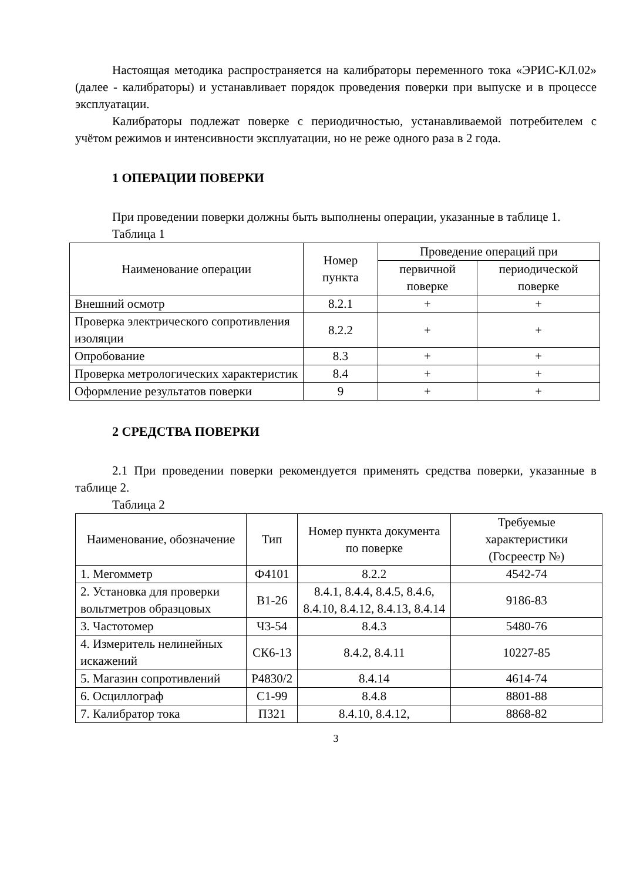Настоящая методика распространяется на калибраторы переменного тока «ЭРИС-КЛ.02» (далее - калибраторы) и устанавливает порядок проведения поверки при выпуске и в процессе эксплуатации.
Калибраторы подлежат поверке с периодичностью, устанавливаемой потребителем с учётом режимов и интенсивности эксплуатации, но не реже одного раза в 2 года.
1 ОПЕРАЦИИ ПОВЕРКИ
При проведении поверки должны быть выполнены операции, указанные в таблице 1.
Таблица 1
| Наименование операции | Номер пункта | Проведение операций при | |
| --- | --- | --- | --- |
| | | первичной поверке | периодической поверке |
| Внешний осмотр | 8.2.1 | + | + |
| Проверка электрического сопротивления изоляции | 8.2.2 | + | + |
| Опробование | 8.3 | + | + |
| Проверка метрологических характеристик | 8.4 | + | + |
| Оформление результатов поверки | 9 | + | + |
2 СРЕДСТВА ПОВЕРКИ
2.1 При проведении поверки рекомендуется применять средства поверки, указанные в таблице 2.
Таблица 2
| Наименование, обозначение | Тип | Номер пункта документа по поверке | Требуемые характеристики (Госреестр №) |
| --- | --- | --- | --- |
| 1. Мегомметр | Ф4101 | 8.2.2 | 4542-74 |
| 2. Установка для проверки вольтметров образцовых | В1-26 | 8.4.1, 8.4.4, 8.4.5, 8.4.6, 8.4.10, 8.4.12, 8.4.13, 8.4.14 | 9186-83 |
| 3. Частотомер | Ч3-54 | 8.4.3 | 5480-76 |
| 4. Измеритель нелинейных искажений | СК6-13 | 8.4.2, 8.4.11 | 10227-85 |
| 5. Магазин сопротивлений | Р4830/2 | 8.4.14 | 4614-74 |
| 6. Осциллограф | С1-99 | 8.4.8 | 8801-88 |
| 7. Калибратор тока | П321 | 8.4.10, 8.4.12, | 8868-82 |
3